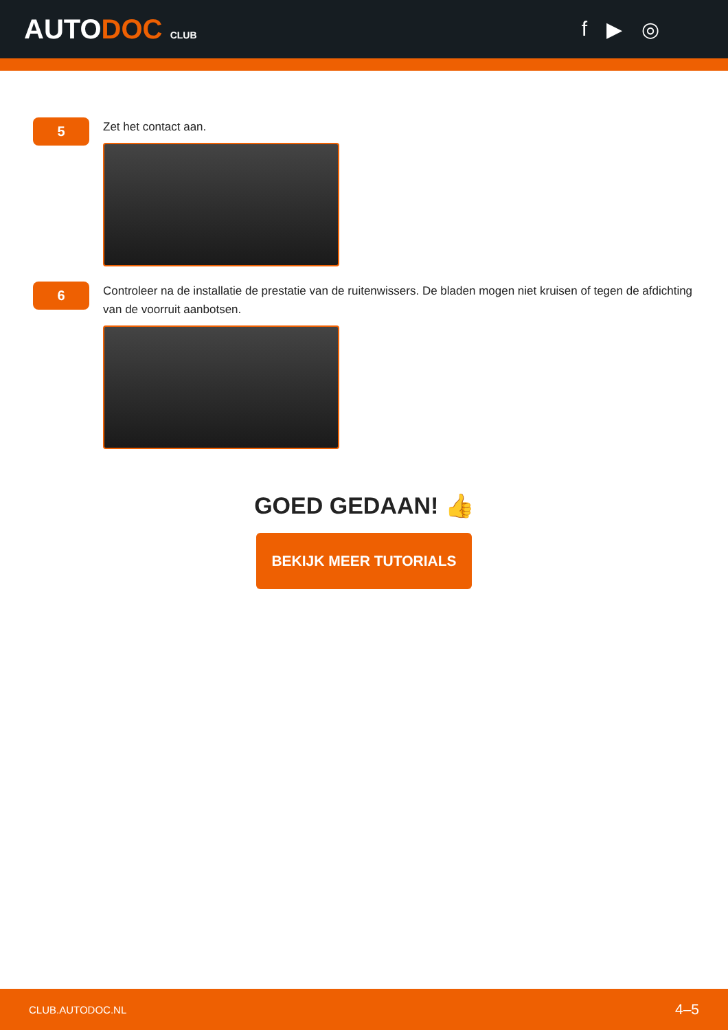AUTODOC CLUB
f ▶ ◎
5
Zet het contact aan.
6
Controleer na de installatie de prestatie van de ruitenwissers. De bladen mogen niet kruisen of tegen de afdichting van de voorruit aanbotsen.
GOED GEDAAN! 👍
BEKIJK MEER TUTORIALS
CLUB.AUTODOC.NL 4–5